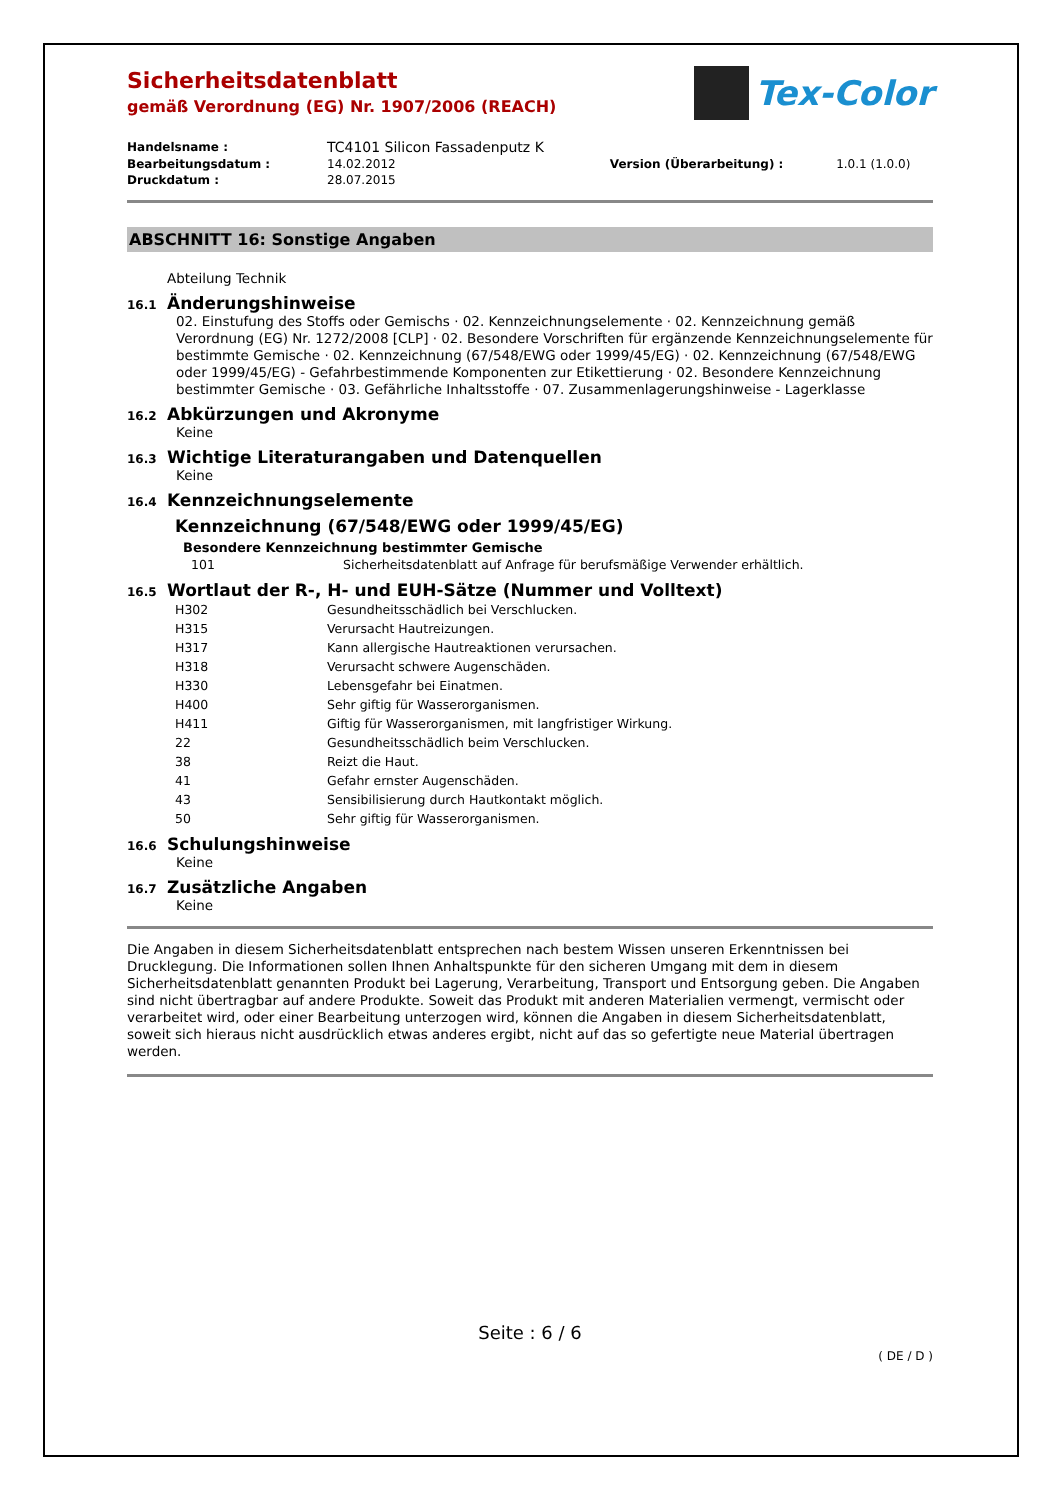Tex-Color
Sicherheitsdatenblatt
gemäß Verordnung (EG) Nr. 1907/2006 (REACH)
| Handelsname : | TC4101 Silicon Fassadenputz K | | |
| Bearbeitungsdatum : | 14.02.2012 | Version (Überarbeitung) : | 1.0.1 (1.0.0) |
| Druckdatum : | 28.07.2015 | | |
ABSCHNITT 16: Sonstige Angaben
Abteilung Technik
16.1 Änderungshinweise
02. Einstufung des Stoffs oder Gemischs · 02. Kennzeichnungselemente · 02. Kennzeichnung gemäß Verordnung (EG) Nr. 1272/2008 [CLP] · 02. Besondere Vorschriften für ergänzende Kennzeichnungselemente für bestimmte Gemische · 02. Kennzeichnung (67/548/EWG oder 1999/45/EG) · 02. Kennzeichnung (67/548/EWG oder 1999/45/EG) - Gefahrbestimmende Komponenten zur Etikettierung · 02. Besondere Kennzeichnung bestimmter Gemische · 03. Gefährliche Inhaltsstoffe · 07. Zusammenlagerungshinweise - Lagerklasse
16.2 Abkürzungen und Akronyme
Keine
16.3 Wichtige Literaturangaben und Datenquellen
Keine
16.4 Kennzeichnungselemente
Kennzeichnung (67/548/EWG oder 1999/45/EG)
Besondere Kennzeichnung bestimmter Gemische
| 101 | Sicherheitsdatenblatt auf Anfrage für berufsmäßige Verwender erhältlich. |
16.5 Wortlaut der R-, H- und EUH-Sätze (Nummer und Volltext)
| H302 | Gesundheitsschädlich bei Verschlucken. |
| H315 | Verursacht Hautreizungen. |
| H317 | Kann allergische Hautreaktionen verursachen. |
| H318 | Verursacht schwere Augenschäden. |
| H330 | Lebensgefahr bei Einatmen. |
| H400 | Sehr giftig für Wasserorganismen. |
| H411 | Giftig für Wasserorganismen, mit langfristiger Wirkung. |
| 22 | Gesundheitsschädlich beim Verschlucken. |
| 38 | Reizt die Haut. |
| 41 | Gefahr ernster Augenschäden. |
| 43 | Sensibilisierung durch Hautkontakt möglich. |
| 50 | Sehr giftig für Wasserorganismen. |
16.6 Schulungshinweise
Keine
16.7 Zusätzliche Angaben
Keine
Die Angaben in diesem Sicherheitsdatenblatt entsprechen nach bestem Wissen unseren Erkenntnissen bei Drucklegung. Die Informationen sollen Ihnen Anhaltspunkte für den sicheren Umgang mit dem in diesem Sicherheitsdatenblatt genannten Produkt bei Lagerung, Verarbeitung, Transport und Entsorgung geben. Die Angaben sind nicht übertragbar auf andere Produkte. Soweit das Produkt mit anderen Materialien vermengt, vermischt oder verarbeitet wird, oder einer Bearbeitung unterzogen wird, können die Angaben in diesem Sicherheitsdatenblatt, soweit sich hieraus nicht ausdrücklich etwas anderes ergibt, nicht auf das so gefertigte neue Material übertragen werden.
Seite : 6 / 6
( DE / D )